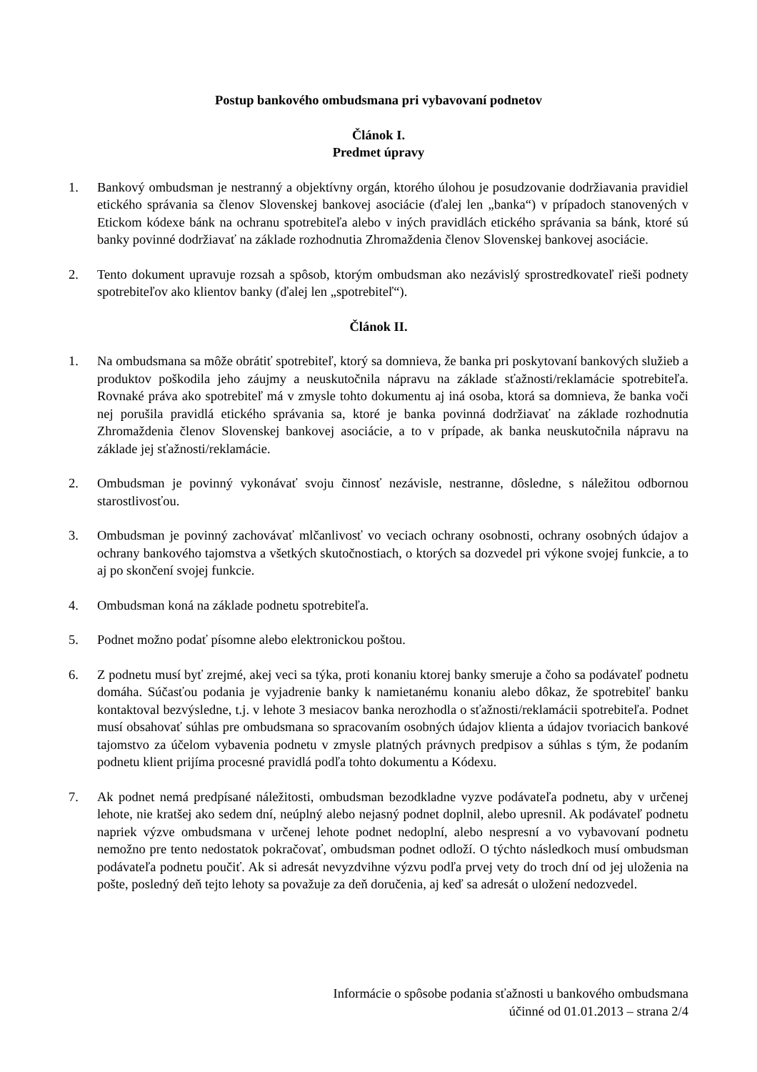Postup bankového ombudsmana pri vybavovaní podnetov
Článok I.
Predmet úpravy
1. Bankový ombudsman je nestranný a objektívny orgán, ktorého úlohou je posudzovanie dodržiavania pravidiel etického správania sa členov Slovenskej bankovej asociácie (ďalej len „banka“) v prípadoch stanovených v Etickom kódexe bánk na ochranu spotrebiteľa alebo v iných pravidlách etického správania sa bánk, ktoré sú banky povinné dodržiavať na základe rozhodnutia Zhromaždenia členov Slovenskej bankovej asociácie.
2. Tento dokument upravuje rozsah a spôsob, ktorým ombudsman ako nezávislý sprostredkovateľ rieši podnety spotrebiteľov ako klientov banky (ďalej len „spotrebiteľ“).
Článok II.
1. Na ombudsmana sa môže obrátiť spotrebiteľ, ktorý sa domnieva, že banka pri poskytovaní bankových služieb a produktov poškodila jeho záujmy a neuskutočnila nápravu na základe sťažnosti/reklamácie spotrebiteľa. Rovnaké práva ako spotrebiteľ má v zmysle tohto dokumentu aj iná osoba, ktorá sa domnieva, že banka voči nej porušila pravidlá etického správania sa, ktoré je banka povinná dodržiavať na základe rozhodnutia Zhromaždenia členov Slovenskej bankovej asociácie, a to v prípade, ak banka neuskutočnila nápravu na základe jej sťažnosti/reklamácie.
2. Ombudsman je povinný vykonávať svoju činnosť nezávisle, nestranne, dôsledne, s náležitou odbornou starostlivosťou.
3. Ombudsman je povinný zachovávať mlčanlivosť vo veciach ochrany osobnosti, ochrany osobných údajov a ochrany bankového tajomstva a všetkých skutočnostiach, o ktorých sa dozvedel pri výkone svojej funkcie, a to aj po skončení svojej funkcie.
4. Ombudsman koná na základe podnetu spotrebiteľa.
5. Podnet možno podať písomne alebo elektronickou poštou.
6. Z podnetu musí byť zrejmé, akej veci sa týka, proti konaniu ktorej banky smeruje a čoho sa podávateľ podnetu domáha. Súčasťou podania je vyjadrenie banky k namietanému konaniu alebo dôkaz, že spotrebiteľ banku kontaktoval bezvýsledne, t.j. v lehote 3 mesiacov banka nerozhodla o sťažnosti/reklamácii spotrebiteľa. Podnet musí obsahovať súhlas pre ombudsmana so spracovaním osobných údajov klienta a údajov tvoriacich bankové tajomstvo za účelom vybavenia podnetu v zmysle platných právnych predpisov a súhlas s tým, že podaním podnetu klient prijíma procesné pravidlá podľa tohto dokumentu a Kódexu.
7. Ak podnet nemá predpísané náležitosti, ombudsman bezodkladne vyzve podávateľa podnetu, aby v určenej lehote, nie kratšej ako sedem dní, neúplný alebo nejasný podnet doplnil, alebo upresnil. Ak podávateľ podnetu napriek výzve ombudsmana v určenej lehote podnet nedoplní, alebo nespresní a vo vybavovaní podnetu nemožno pre tento nedostatok pokračovať, ombudsman podnet odloží. O týchto následkoch musí ombudsman podávateľa podnetu poučiť. Ak si adresát nevyzdvihne výzvu podľa prvej vety do troch dní od jej uloženia na pošte, posledný deň tejto lehoty sa považuje za deň doručenia, aj keď sa adresát o uložení nedozvedel.
Informácie o spôsobe podania sťažnosti u bankového ombudsmana
účinné od 01.01.2013 – strana 2/4